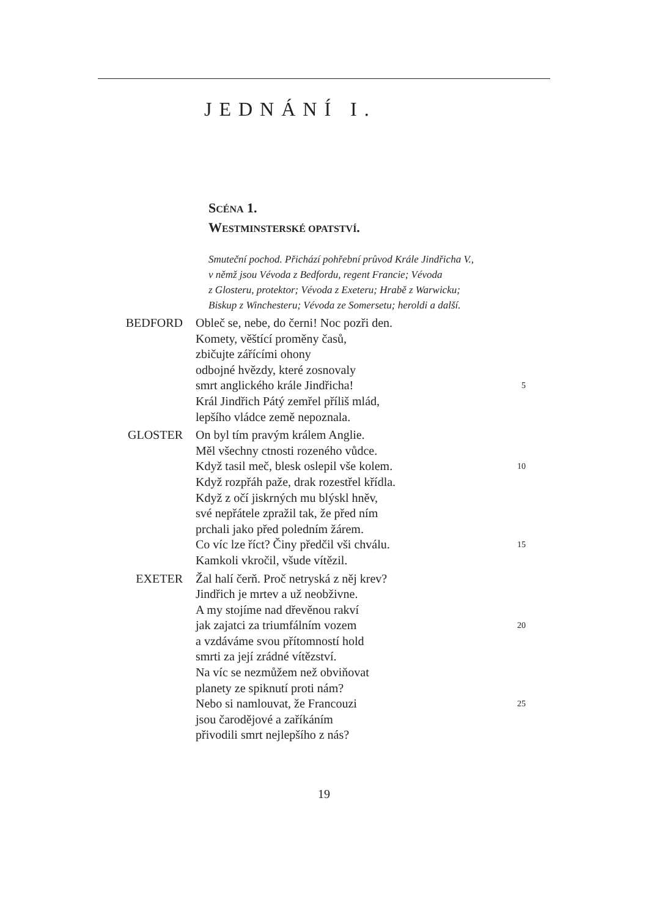JEDNÁNÍ I.
SCÉNA 1.
WESTMINSTERSKÉ OPATSTVÍ.
Smuteční pochod. Přichází pohřební průvod Krále Jindřicha V.,
v němž jsou Vévoda z Bedfordu, regent Francie; Vévoda
z Glosteru, protektor; Vévoda z Exeteru; Hrabě z Warwicku;
Biskup z Winchesteru; Vévoda ze Somersetu; heroldi a další.
BEDFORD Obleč se, nebe, do černi! Noc pozři den.
Komety, věštící proměny časů,
zbičujte zářícími ohony
odbojné hvězdy, které zosnovaly
smrt anglického krále Jindřicha! 5
Král Jindřich Pátý zemřel příliš mlád,
lepšího vládce země nepoznala.
GLOSTER On byl tím pravým králem Anglie.
Měl všechny ctnosti rozeného vůdce.
Když tasil meč, blesk oslepil vše kolem. 10
Když rozpřáh paže, drak rozestřel křídla.
Když z očí jiskrných mu blýskl hněv,
své nepřátele zpražil tak, že před ním
prchali jako před poledním žárem.
Co víc lze říct? Činy předčil vši chválu. 15
Kamkoli vkročil, všude vítězil.
EXETER Žal halí čerň. Proč netryská z něj krev?
Jindřich je mrtev a už neobživne.
A my stojíme nad dřevěnou rakví
jak zajatci za triumfálním vozem 20
a vzdáváme svou přítomností hold
smrti za její zrádné vítězství.
Na víc se nezmůžem než obviňovat
planety ze spiknutí proti nám?
Nebo si namlouvat, že Francouzi 25
jsou čarodějové a zaříkáním
přivodili smrt nejlepšího z nás?
19